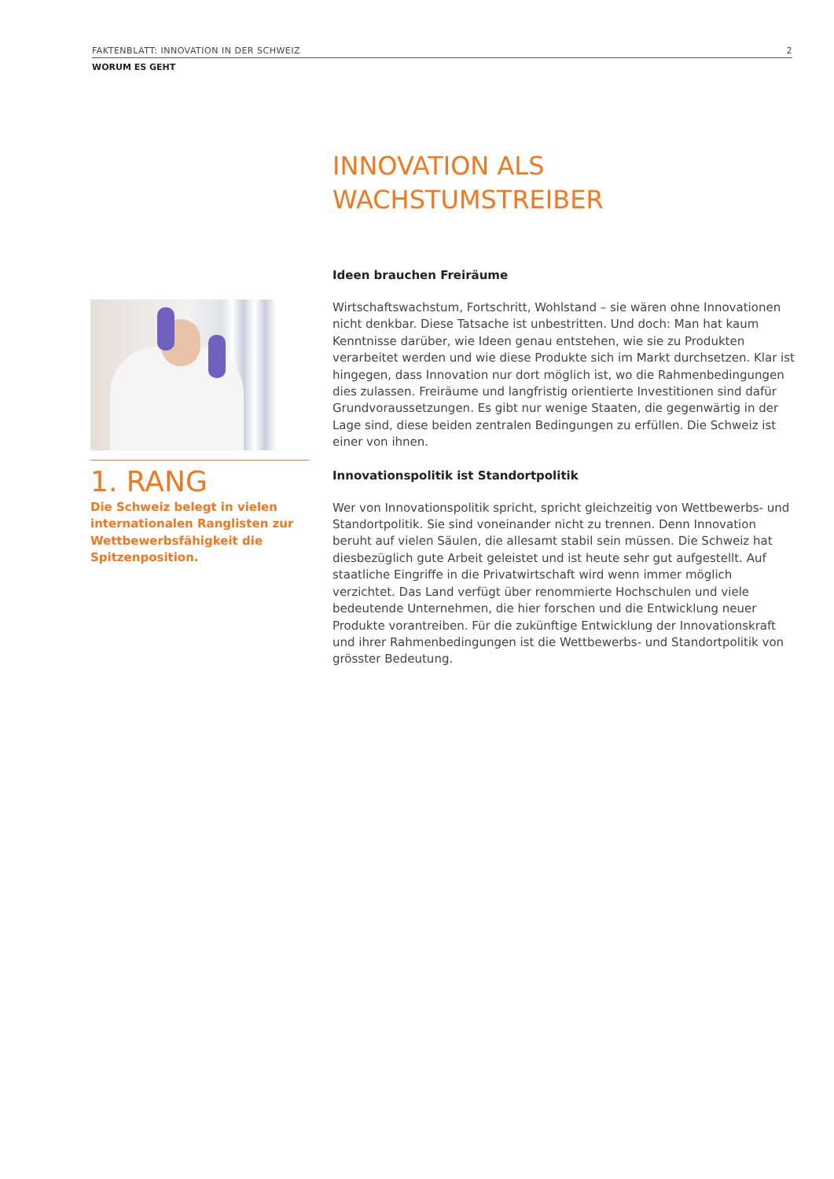FAKTENBLATT: INNOVATION IN DER SCHWEIZ 2
WORUM ES GEHT
INNOVATION ALS
WACHSTUMSTREIBER
Ideen brauchen Freiräume
Wirtschaftswachstum, Fortschritt, Wohlstand – sie wären ohne Innovationen nicht denkbar. Diese Tatsache ist unbestritten. Und doch: Man hat kaum Kenntnisse darüber, wie Ideen genau entstehen, wie sie zu Produkten verarbeitet werden und wie diese Produkte sich im Markt durchsetzen. Klar ist hingegen, dass Innovation nur dort möglich ist, wo die Rahmenbedingungen dies zulassen. Freiräume und langfristig orientierte Investitionen sind dafür Grundvoraussetzungen. Es gibt nur wenige Staaten, die gegenwärtig in der Lage sind, diese beiden zentralen Bedingungen zu erfüllen. Die Schweiz ist einer von ihnen.
Innovationspolitik ist Standortpolitik
Wer von Innovationspolitik spricht, spricht gleichzeitig von Wettbewerbs- und Standortpolitik. Sie sind voneinander nicht zu trennen. Denn Innovation beruht auf vielen Säulen, die allesamt stabil sein müssen. Die Schweiz hat diesbezüglich gute Arbeit geleistet und ist heute sehr gut aufgestellt. Auf staatliche Eingriffe in die Privatwirtschaft wird wenn immer möglich verzichtet. Das Land verfügt über renommierte Hochschulen und viele bedeutende Unternehmen, die hier forschen und die Entwicklung neuer Produkte vorantreiben. Für die zukünftige Entwicklung der Innovationskraft und ihrer Rahmenbedingungen ist die Wettbewerbs- und Standortpolitik von grösster Bedeutung.
1. RANG
Die Schweiz belegt in vielen internationalen Ranglisten zur Wettbewerbsfähigkeit die Spitzenposition.